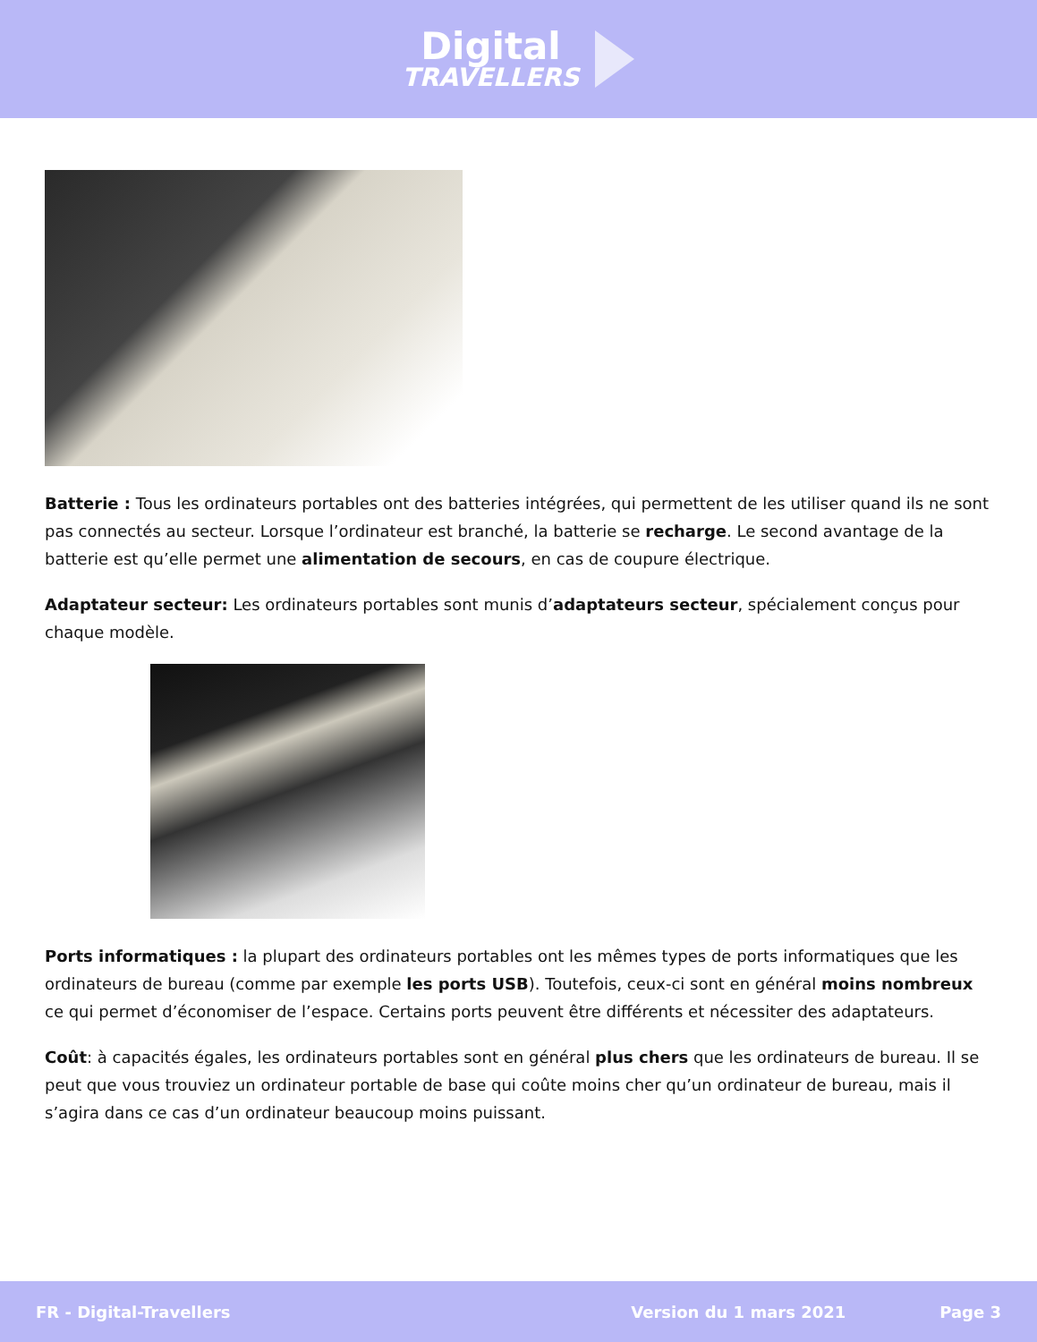Digital
TRAVELLERS
Batterie : Tous les ordinateurs portables ont des batteries intégrées, qui permettent de les utiliser quand ils ne sont pas connectés au secteur. Lorsque l’ordinateur est branché, la batterie se recharge. Le second avantage de la batterie est qu’elle permet une alimentation de secours, en cas de coupure électrique.
Adaptateur secteur: Les ordinateurs portables sont munis d’adaptateurs secteur, spécialement conçus pour chaque modèle.
Ports informatiques : la plupart des ordinateurs portables ont les mêmes types de ports informatiques que les ordinateurs de bureau (comme par exemple les ports USB). Toutefois, ceux-ci sont en général moins nombreux ce qui permet d’économiser de l’espace. Certains ports peuvent être différents et nécessiter des adaptateurs.
Coût: à capacités égales, les ordinateurs portables sont en général plus chers que les ordinateurs de bureau. Il se peut que vous trouviez un ordinateur portable de base qui coûte moins cher qu’un ordinateur de bureau, mais il s’agira dans ce cas d’un ordinateur beaucoup moins puissant.
FR - Digital-Travellers Version du 1 mars 2021 Page 3